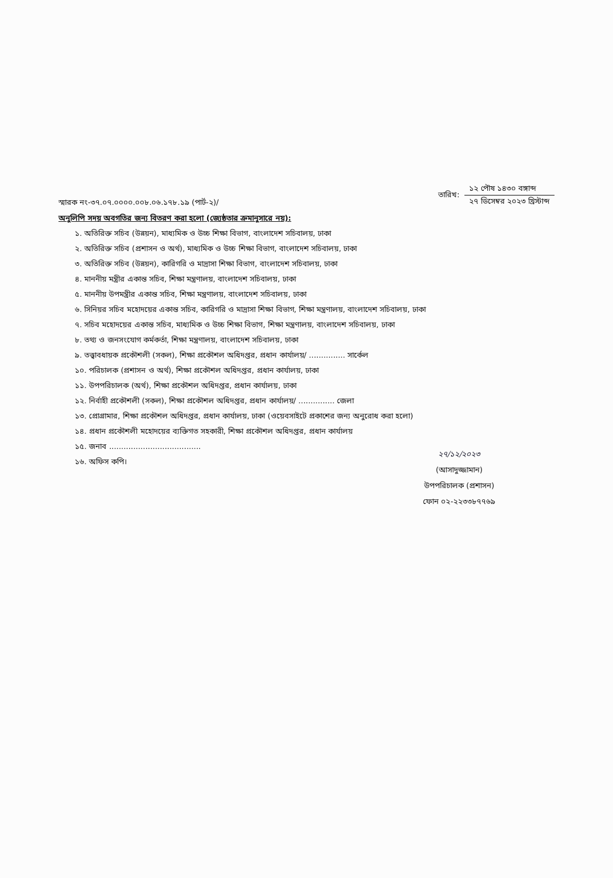স্মারক নং-৩৭.০৭.০০০০.০০৮.০৬.১৭৮.১৯ (পার্ট-২)/
তারিখ:
১২ পৌষ ১৪৩০ বঙ্গাব্দ
২৭ ডিসেম্বর ২০২৩ খ্রিস্টাব্দ
অনুলিপি সদয় অবগতির জন্য বিতরণ করা হলো (জ্যেষ্ঠতার ক্রমানুসারে নয়):
১. অতিরিক্ত সচিব (উন্নয়ন), মাধ্যমিক ও উচ্চ শিক্ষা বিভাগ, বাংলাদেশ সচিবালয়, ঢাকা
২. অতিরিক্ত সচিব (প্রশাসন ও অর্থ), মাধ্যমিক ও উচ্চ শিক্ষা বিভাগ, বাংলাদেশ সচিবালয়, ঢাকা
৩. অতিরিক্ত সচিব (উন্নয়ন), কারিগরি ও মাদ্রাসা শিক্ষা বিভাগ, বাংলাদেশ সচিবালয়, ঢাকা
৪. মাননীয় মন্ত্রীর একান্ত সচিব, শিক্ষা মন্ত্রণালয়, বাংলাদেশ সচিবালয়, ঢাকা
৫. মাননীয় উপমন্ত্রীর একান্ত সচিব, শিক্ষা মন্ত্রণালয়, বাংলাদেশ সচিবালয়, ঢাকা
৬. সিনিয়র সচিব মহোদয়ের একান্ত সচিব, কারিগরি ও মাদ্রাসা শিক্ষা বিভাগ, শিক্ষা মন্ত্রণালয়, বাংলাদেশ সচিবালয়, ঢাকা
৭. সচিব মহোদয়ের একান্ত সচিব, মাধ্যমিক ও উচ্চ শিক্ষা বিভাগ, শিক্ষা মন্ত্রণালয়, বাংলাদেশ সচিবালয়, ঢাকা
৮. তথ্য ও জনসংযোগ কর্মকর্তা, শিক্ষা মন্ত্রণালয়, বাংলাদেশ সচিবালয়, ঢাকা
৯. তত্ত্বাবধায়ক প্রকৌশলী (সকল), শিক্ষা প্রকৌশল অধিদপ্তর, প্রধান কার্যালয়/ ............... সার্কেল
১০. পরিচালক (প্রশাসন ও অর্থ), শিক্ষা প্রকৌশল অধিদপ্তর, প্রধান কার্যালয়, ঢাকা
১১. উপপরিচালক (অর্থ), শিক্ষা প্রকৌশল অধিদপ্তর, প্রধান কার্যালয়, ঢাকা
১২. নির্বাহী প্রকৌশলী (সকল), শিক্ষা প্রকৌশল অধিদপ্তর, প্রধান কার্যালয়/ ............... জেলা
১৩. প্রোগ্রামার, শিক্ষা প্রকৌশল অধিদপ্তর, প্রধান কার্যালয়, ঢাকা (ওয়েবসাইটে প্রকাশের জন্য অনুরোধ করা হলো)
১৪. প্রধান প্রকৌশলী মহোদয়ের ব্যক্তিগত সহকারী, শিক্ষা প্রকৌশল অধিদপ্তর, প্রধান কার্যালয়
১৫. জনাব ......................................
১৬. অফিস কপি।
২৭/১২/২০২৩
(আসাদুজ্জামান)
উপপরিচালক (প্রশাসন)
ফোন ০২-২২৩৩৮৭৭৬৯